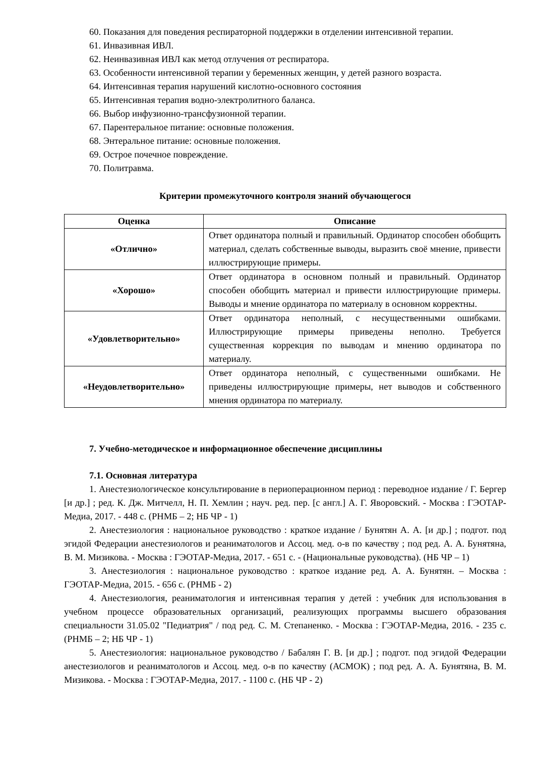60. Показания для поведения респираторной поддержки в отделении интенсивной терапии.
61. Инвазивная ИВЛ.
62. Неинвазивная ИВЛ как метод отлучения от респиратора.
63. Особенности интенсивной терапии у беременных женщин, у детей разного возраста.
64. Интенсивная терапия нарушений кислотно-основного состояния
65. Интенсивная терапия водно-электролитного баланса.
66. Выбор инфузионно-трансфузионной терапии.
67. Парентеральное питание: основные положения.
68. Энтеральное питание: основные положения.
69. Острое почечное повреждение.
70. Политравма.
Критерии промежуточного контроля знаний обучающегося
| Оценка | Описание |
| --- | --- |
| «Отлично» | Ответ ординатора полный и правильный. Ординатор способен обобщить материал, сделать собственные выводы, выразить своё мнение, привести иллюстрирующие примеры. |
| «Хорошо» | Ответ ординатора в основном полный и правильный. Ординатор способен обобщить материал и привести иллюстрирующие примеры. Выводы и мнение ординатора по материалу в основном корректны. |
| «Удовлетворительно» | Ответ ординатора неполный, с несущественными ошибками. Иллюстрирующие примеры приведены неполно. Требуется существенная коррекция по выводам и мнению ординатора по материалу. |
| «Неудовлетворительно» | Ответ ординатора неполный, с существенными ошибками. Не приведены иллюстрирующие примеры, нет выводов и собственного мнения ординатора по материалу. |
7. Учебно-методическое и информационное обеспечение дисциплины
7.1. Основная литература
1. Анестезиологическое консультирование в периоперационном период : переводное издание / Г. Бергер [и др.] ; ред. К. Дж. Митчелл, Н. П. Хемлин ; науч. ред. пер. [с англ.] А. Г. Яворовский. - Москва : ГЭОТАР-Медиа, 2017. - 448 с. (РНМБ – 2; НБ ЧР - 1)
2. Анестезиология : национальное руководство : краткое издание / Бунятян А. А. [и др.] ; подгот. под эгидой Федерации анестезиологов и реаниматологов и Ассоц. мед. о-в по качеству ; под ред. А. А. Бунятяна, В. М. Мизикова. - Москва : ГЭОТАР-Медиа, 2017. - 651 с. - (Национальные руководства). (НБ ЧР – 1)
3. Анестезиология : национальное руководство : краткое издание ред. А. А. Бунятян. – Москва : ГЭОТАР-Медиа, 2015. - 656 с. (РНМБ - 2)
4. Анестезиология, реаниматология и интенсивная терапия у детей : учебник для использования в учебном процессе образовательных организаций, реализующих программы высшего образования специальности 31.05.02 "Педиатрия" / под ред. С. М. Степаненко. - Москва : ГЭОТАР-Медиа, 2016. - 235 с. (РНМБ – 2; НБ ЧР - 1)
5. Анестезиология: национальное руководство / Бабалян Г. В. [и др.] ; подгот. под эгидой Федерации анестезиологов и реаниматологов и Ассоц. мед. о-в по качеству (АСМОК) ; под ред. А. А. Бунятяна, В. М. Мизикова. - Москва : ГЭОТАР-Медиа, 2017. - 1100 с. (НБ ЧР - 2)